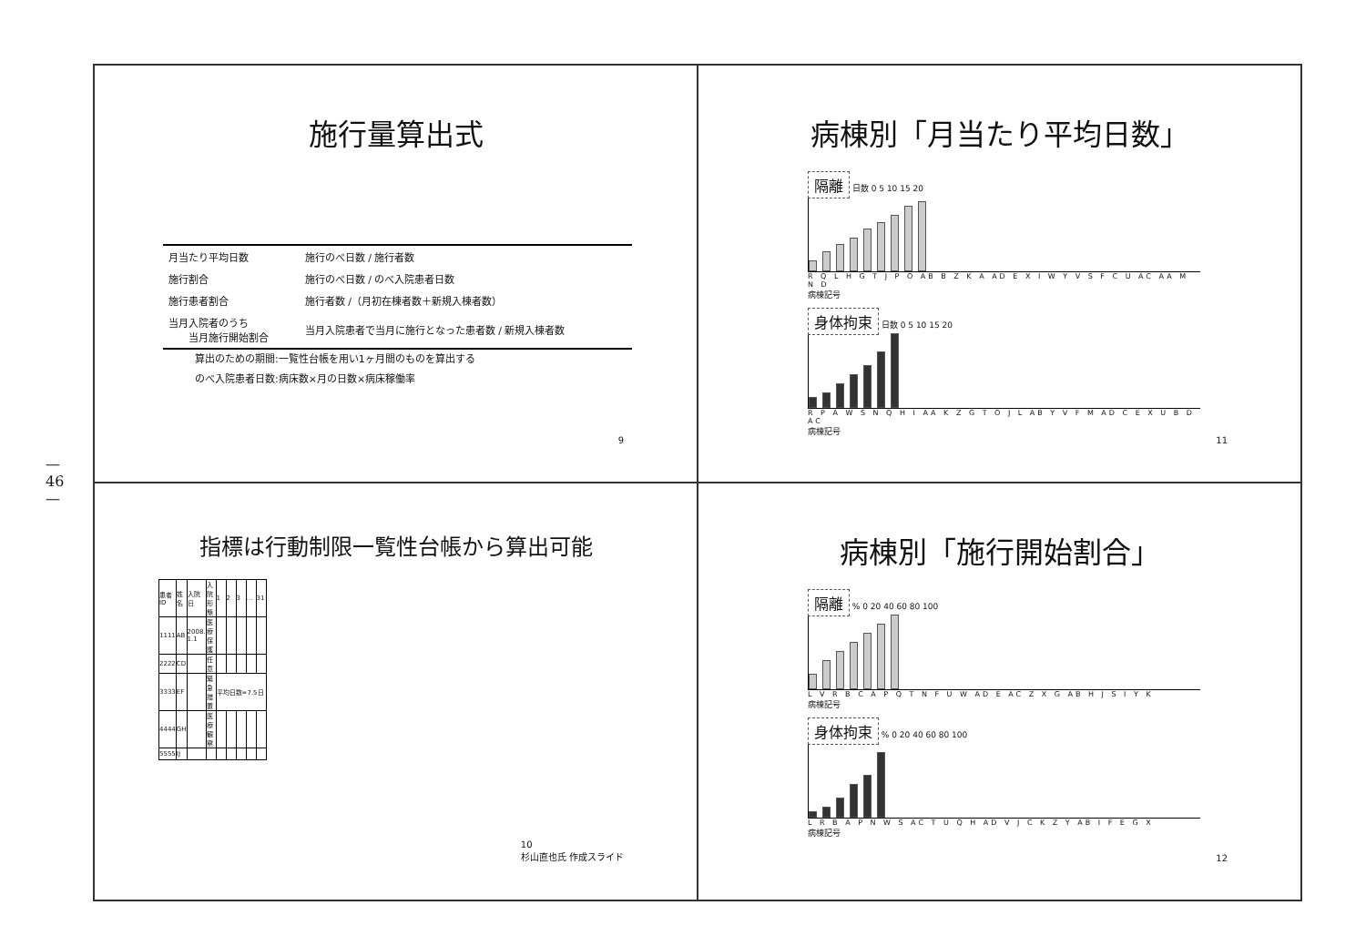— 46 —
施行量算出式
| 月当たり平均日数 | 施行のべ日数 / 施行者数 |
| 施行割合 | 施行のべ日数 / のべ入院患者日数 |
| 施行患者割合 | 施行者数 /（月初在棟者数＋新規入棟者数） |
| 当月入院者のうち 当月施行開始割合 | 当月入院患者で当月に施行となった患者数 / 新規入棟者数 |
算出のための期間:一覧性台帳を用い1ヶ月間のものを算出する
のべ入院患者日数:病床数×月の日数×病床稼働率
9
病棟別「月当たり平均日数」
隔離 日数 0 5 10 15 20
R Q L H G T J P O AB B Z K A AD E X I W Y V S F C U AC AA M N D
病棟記号
身体拘束 日数 0 5 10 15 20
R P A W S N Q H I AA K Z G T O J L AB Y V F M AD C E X U B D AC
病棟記号
11
指標は行動制限一覧性台帳から算出可能
| 患者ID | 姓名 | 入院日 | 入院形態 | 1 | 2 | 3 | … | 31 |
| 1111 | AB | 2008. 1.1 | 医療保護 | | | | | |
| 2222 | CD | | 任意 | | | | | |
| 3333 | EF | | 緊急措置 | 平均日数=7.5日 | | | | |
| 4444 | GH | | 医療観察 | | | | | |
| 5555 | IJ | | | | | | | |
10
杉山直也氏 作成スライド
病棟別「施行開始割合」
隔離 % 0 20 40 60 80 100
L V R B C A P Q T N F U W AD E AC Z X G AB H J S I Y K
病棟記号
身体拘束 % 0 20 40 60 80 100
L R B A P N W S AC T U Q H AD V J C K Z Y AB I F E G X
病棟記号
12